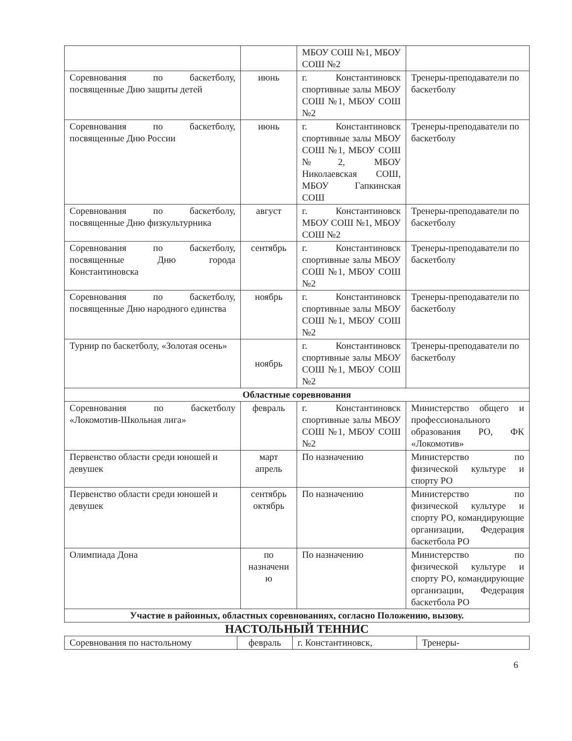| | | МБОУ СОШ №1, МБОУ СОШ №2 | |
| Соревнования по баскетболу, посвященные Дню защиты детей | июнь | г. Константиновск спортивные залы МБОУ СОШ №1, МБОУ СОШ №2 | Тренеры-преподаватели по баскетболу |
| Соревнования по баскетболу, посвященные Дню России | июнь | г. Константиновск спортивные залы МБОУ СОШ №1, МБОУ СОШ №2, МБОУ Николаевская СОШ, МБОУ Гапкинская СОШ | Тренеры-преподаватели по баскетболу |
| Соревнования по баскетболу, посвященные Дню физкультурника | август | г. Константиновск МБОУ СОШ №1, МБОУ СОШ №2 | Тренеры-преподаватели по баскетболу |
| Соревнования по баскетболу, посвященные Дню города Константиновска | сентябрь | г. Константиновск спортивные залы МБОУ СОШ №1, МБОУ СОШ №2 | Тренеры-преподаватели по баскетболу |
| Соревнования по баскетболу, посвященные Дню народного единства | ноябрь | г. Константиновск спортивные залы МБОУ СОШ №1, МБОУ СОШ №2 | Тренеры-преподаватели по баскетболу |
| Турнир по баскетболу, «Золотая осень» | ноябрь | г. Константиновск спортивные залы МБОУ СОШ №1, МБОУ СОШ №2 | Тренеры-преподаватели по баскетболу |
| Областные соревнования | | | |
| Соревнования по баскетболу «Локомотив-Школьная лига» | февраль | г. Константиновск спортивные залы МБОУ СОШ №1, МБОУ СОШ №2 | Министерство общего и профессионального образования РО, ФК «Локомотив» |
| Первенство области среди юношей и девушек | март апрель | По назначению | Министерство по физической культуре и спорту РО |
| Первенство области среди юношей и девушек | сентябрь октябрь | По назначению | Министерство по физической культуре и спорту РО, командирующие организации, Федерация баскетбола РО |
| Олимпиада Дона | по назначени ю | По назначению | Министерство по физической культуре и спорту РО, командирующие организации, Федерация баскетбола РО |
| Участие в районных, областных соревнованиях, согласно Положению, вызову. | | | |
НАСТОЛЬНЫЙ ТЕННИС
| Соревнования по настольному | февраль | г. Константиновск, | Тренеры- |
6